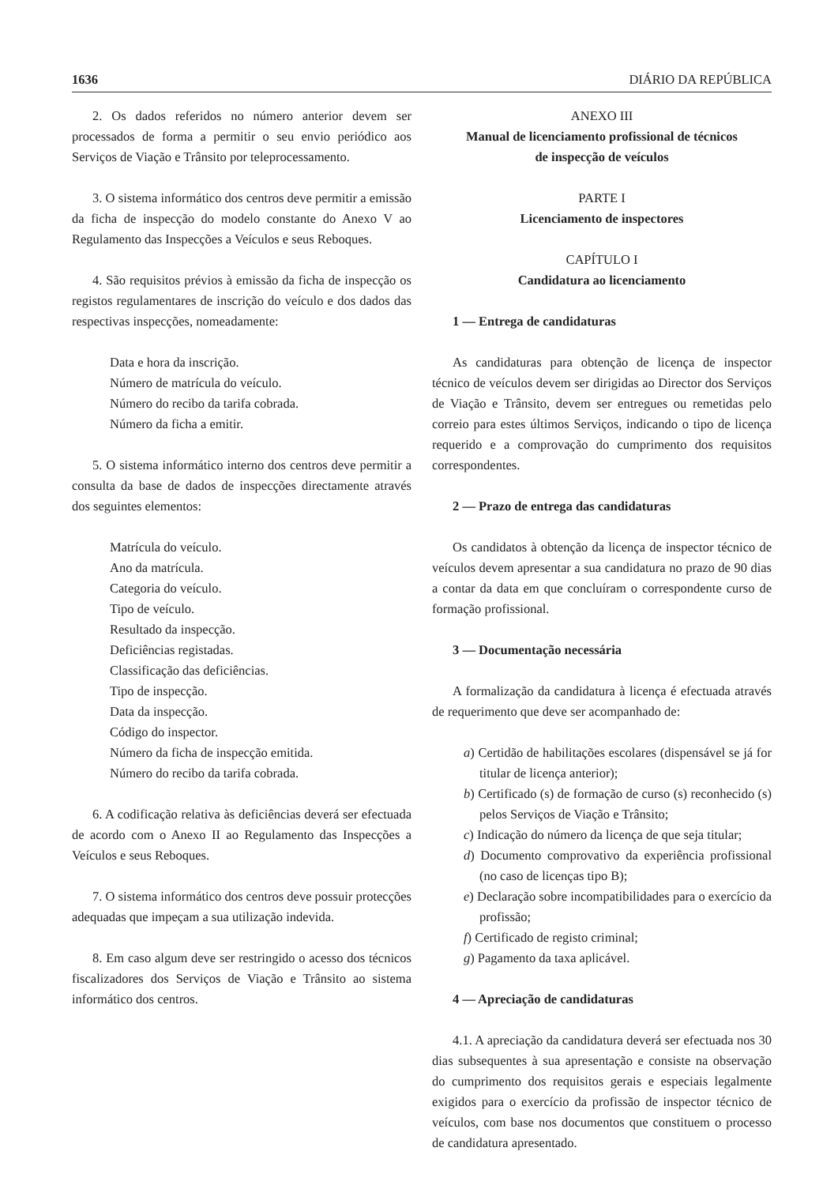1636 DIÁRIO DA REPÚBLICA
2. Os dados referidos no número anterior devem ser processados de forma a permitir o seu envio periódico aos Serviços de Viação e Trânsito por teleprocessamento.
3. O sistema informático dos centros deve permitir a emissão da ficha de inspecção do modelo constante do Anexo V ao Regulamento das Inspecções a Veículos e seus Reboques.
4. São requisitos prévios à emissão da ficha de inspecção os registos regulamentares de inscrição do veículo e dos dados das respectivas inspecções, nomeadamente:
Data e hora da inscrição.
Número de matrícula do veículo.
Número do recibo da tarifa cobrada.
Número da ficha a emitir.
5. O sistema informático interno dos centros deve permitir a consulta da base de dados de inspecções directamente através dos seguintes elementos:
Matrícula do veículo.
Ano da matrícula.
Categoria do veículo.
Tipo de veículo.
Resultado da inspecção.
Deficiências registadas.
Classificação das deficiências.
Tipo de inspecção.
Data da inspecção.
Código do inspector.
Número da ficha de inspecção emitida.
Número do recibo da tarifa cobrada.
6. A codificação relativa às deficiências deverá ser efectuada de acordo com o Anexo II ao Regulamento das Inspecções a Veículos e seus Reboques.
7. O sistema informático dos centros deve possuir protecções adequadas que impeçam a sua utilização indevida.
8. Em caso algum deve ser restringido o acesso dos técnicos fiscalizadores dos Serviços de Viação e Trânsito ao sistema informático dos centros.
ANEXO III
Manual de licenciamento profissional de técnicos
de inspecção de veículos
PARTE I
Licenciamento de inspectores
CAPÍTULO I
Candidatura ao licenciamento
1 — Entrega de candidaturas
As candidaturas para obtenção de licença de inspector técnico de veículos devem ser dirigidas ao Director dos Serviços de Viação e Trânsito, devem ser entregues ou remetidas pelo correio para estes últimos Serviços, indicando o tipo de licença requerido e a comprovação do cumprimento dos requisitos correspondentes.
2 — Prazo de entrega das candidaturas
Os candidatos à obtenção da licença de inspector técnico de veículos devem apresentar a sua candidatura no prazo de 90 dias a contar da data em que concluíram o correspondente curso de formação profissional.
3 — Documentação necessária
A formalização da candidatura à licença é efectuada através de requerimento que deve ser acompanhado de:
a) Certidão de habilitações escolares (dispensável se já for titular de licença anterior);
b) Certificado (s) de formação de curso (s) reconhecido (s) pelos Serviços de Viação e Trânsito;
c) Indicação do número da licença de que seja titular;
d) Documento comprovativo da experiência profissional (no caso de licenças tipo B);
e) Declaração sobre incompatibilidades para o exercício da profissão;
f) Certificado de registo criminal;
g) Pagamento da taxa aplicável.
4 — Apreciação de candidaturas
4.1. A apreciação da candidatura deverá ser efectuada nos 30 dias subsequentes à sua apresentação e consiste na observação do cumprimento dos requisitos gerais e especiais legalmente exigidos para o exercício da profissão de inspector técnico de veículos, com base nos documentos que constituem o processo de candidatura apresentado.